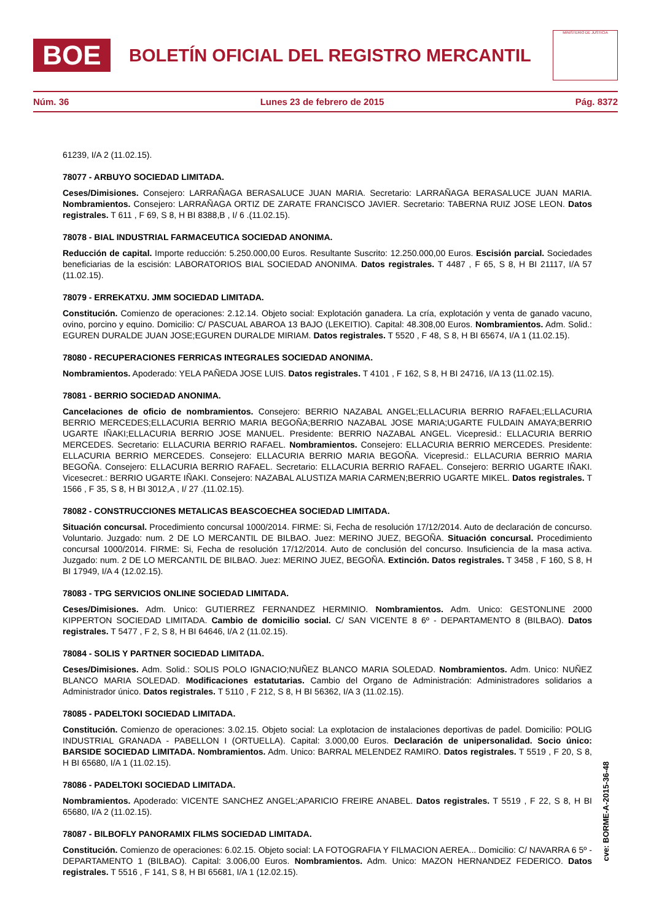BOE
BOLETÍN OFICIAL DEL REGISTRO MERCANTIL
MINISTERIO DE JUSTICIA
Núm. 36 Lunes 23 de febrero de 2015 Pág. 8372
61239, I/A 2 (11.02.15).
78077 - ARBUYO SOCIEDAD LIMITADA.
Ceses/Dimisiones. Consejero: LARRAÑAGA BERASALUCE JUAN MARIA. Secretario: LARRAÑAGA BERASALUCE JUAN MARIA. Nombramientos. Consejero: LARRAÑAGA ORTIZ DE ZARATE FRANCISCO JAVIER. Secretario: TABERNA RUIZ JOSE LEON. Datos registrales. T 611 , F 69, S 8, H BI 8388,B , I/ 6 .(11.02.15).
78078 - BIAL INDUSTRIAL FARMACEUTICA SOCIEDAD ANONIMA.
Reducción de capital. Importe reducción: 5.250.000,00 Euros. Resultante Suscrito: 12.250.000,00 Euros. Escisión parcial. Sociedades beneficiarias de la escisión: LABORATORIOS BIAL SOCIEDAD ANONIMA. Datos registrales. T 4487 , F 65, S 8, H BI 21117, I/A 57 (11.02.15).
78079 - ERREKATXU. JMM SOCIEDAD LIMITADA.
Constitución. Comienzo de operaciones: 2.12.14. Objeto social: Explotación ganadera. La cría, explotación y venta de ganado vacuno, ovino, porcino y equino. Domicilio: C/ PASCUAL ABAROA 13 BAJO (LEKEITIO). Capital: 48.308,00 Euros. Nombramientos. Adm. Solid.: EGUREN DURALDE JUAN JOSE;EGUREN DURALDE MIRIAM. Datos registrales. T 5520 , F 48, S 8, H BI 65674, I/A 1 (11.02.15).
78080 - RECUPERACIONES FERRICAS INTEGRALES SOCIEDAD ANONIMA.
Nombramientos. Apoderado: YELA PAÑEDA JOSE LUIS. Datos registrales. T 4101 , F 162, S 8, H BI 24716, I/A 13 (11.02.15).
78081 - BERRIO SOCIEDAD ANONIMA.
Cancelaciones de oficio de nombramientos. Consejero: BERRIO NAZABAL ANGEL;ELLACURIA BERRIO RAFAEL;ELLACURIA BERRIO MERCEDES;ELLACURIA BERRIO MARIA BEGOÑA;BERRIO NAZABAL JOSE MARIA;UGARTE FULDAIN AMAYA;BERRIO UGARTE IÑAKI;ELLACURIA BERRIO JOSE MANUEL. Presidente: BERRIO NAZABAL ANGEL. Vicepresid.: ELLACURIA BERRIO MERCEDES. Secretario: ELLACURIA BERRIO RAFAEL. Nombramientos. Consejero: ELLACURIA BERRIO MERCEDES. Presidente: ELLACURIA BERRIO MERCEDES. Consejero: ELLACURIA BERRIO MARIA BEGOÑA. Vicepresid.: ELLACURIA BERRIO MARIA BEGOÑA. Consejero: ELLACURIA BERRIO RAFAEL. Secretario: ELLACURIA BERRIO RAFAEL. Consejero: BERRIO UGARTE IÑAKI. Vicesecret.: BERRIO UGARTE IÑAKI. Consejero: NAZABAL ALUSTIZA MARIA CARMEN;BERRIO UGARTE MIKEL. Datos registrales. T 1566 , F 35, S 8, H BI 3012,A , I/ 27 .(11.02.15).
78082 - CONSTRUCCIONES METALICAS BEASCOECHEA SOCIEDAD LIMITADA.
Situación concursal. Procedimiento concursal 1000/2014. FIRME: Si, Fecha de resolución 17/12/2014. Auto de declaración de concurso. Voluntario. Juzgado: num. 2 DE LO MERCANTIL DE BILBAO. Juez: MERINO JUEZ, BEGOÑA. Situación concursal. Procedimiento concursal 1000/2014. FIRME: Si, Fecha de resolución 17/12/2014. Auto de conclusión del concurso. Insuficiencia de la masa activa. Juzgado: num. 2 DE LO MERCANTIL DE BILBAO. Juez: MERINO JUEZ, BEGOÑA. Extinción. Datos registrales. T 3458 , F 160, S 8, H BI 17949, I/A 4 (12.02.15).
78083 - TPG SERVICIOS ONLINE SOCIEDAD LIMITADA.
Ceses/Dimisiones. Adm. Unico: GUTIERREZ FERNANDEZ HERMINIO. Nombramientos. Adm. Unico: GESTONLINE 2000 KIPPERTON SOCIEDAD LIMITADA. Cambio de domicilio social. C/ SAN VICENTE 8 6º - DEPARTAMENTO 8 (BILBAO). Datos registrales. T 5477 , F 2, S 8, H BI 64646, I/A 2 (11.02.15).
78084 - SOLIS Y PARTNER SOCIEDAD LIMITADA.
Ceses/Dimisiones. Adm. Solid.: SOLIS POLO IGNACIO;NUÑEZ BLANCO MARIA SOLEDAD. Nombramientos. Adm. Unico: NUÑEZ BLANCO MARIA SOLEDAD. Modificaciones estatutarias. Cambio del Organo de Administración: Administradores solidarios a Administrador único. Datos registrales. T 5110 , F 212, S 8, H BI 56362, I/A 3 (11.02.15).
78085 - PADELTOKI SOCIEDAD LIMITADA.
Constitución. Comienzo de operaciones: 3.02.15. Objeto social: La explotacion de instalaciones deportivas de padel. Domicilio: POLIG INDUSTRIAL GRANADA - PABELLON I (ORTUELLA). Capital: 3.000,00 Euros. Declaración de unipersonalidad. Socio único: BARSIDE SOCIEDAD LIMITADA. Nombramientos. Adm. Unico: BARRAL MELENDEZ RAMIRO. Datos registrales. T 5519 , F 20, S 8, H BI 65680, I/A 1 (11.02.15).
78086 - PADELTOKI SOCIEDAD LIMITADA.
Nombramientos. Apoderado: VICENTE SANCHEZ ANGEL;APARICIO FREIRE ANABEL. Datos registrales. T 5519 , F 22, S 8, H BI 65680, I/A 2 (11.02.15).
78087 - BILBOFLY PANORAMIX FILMS SOCIEDAD LIMITADA.
Constitución. Comienzo de operaciones: 6.02.15. Objeto social: LA FOTOGRAFIA Y FILMACION AEREA... Domicilio: C/ NAVARRA 6 5º - DEPARTAMENTO 1 (BILBAO). Capital: 3.006,00 Euros. Nombramientos. Adm. Unico: MAZON HERNANDEZ FEDERICO. Datos registrales. T 5516 , F 141, S 8, H BI 65681, I/A 1 (12.02.15).
cve: BORME-A-2015-36-48